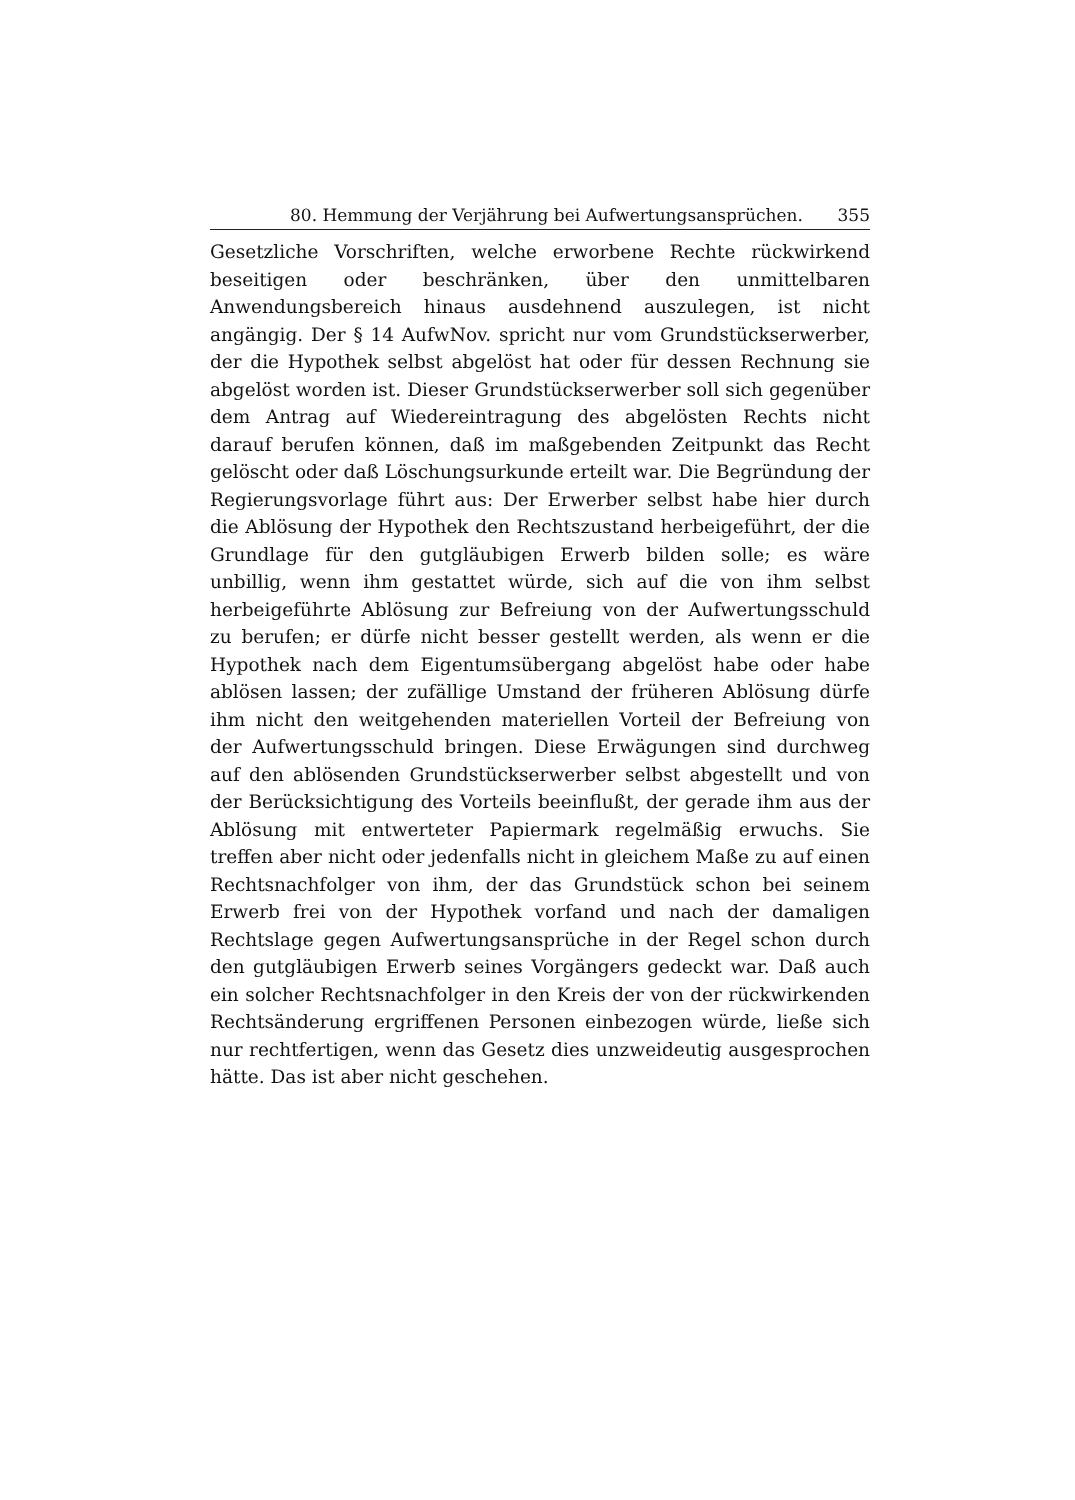80. Hemmung der Verjährung bei Aufwertungsansprüchen. 355
Gesetzliche Vorschriften, welche erworbene Rechte rückwirkend beseitigen oder beschränken, über den unmittelbaren Anwendungsbereich hinaus ausdehnend auszulegen, ist nicht angängig. Der § 14 AufwNov. spricht nur vom Grundstückserwerber, der die Hypothek selbst abgelöst hat oder für dessen Rechnung sie abgelöst worden ist. Dieser Grundstückserwerber soll sich gegenüber dem Antrag auf Wiedereintragung des abgelösten Rechts nicht darauf berufen können, daß im maßgebenden Zeitpunkt das Recht gelöscht oder daß Löschungsurkunde erteilt war. Die Begründung der Regierungsvorlage führt aus: Der Erwerber selbst habe hier durch die Ablösung der Hypothek den Rechtszustand herbeigeführt, der die Grundlage für den gutgläubigen Erwerb bilden solle; es wäre unbillig, wenn ihm gestattet würde, sich auf die von ihm selbst herbeigeführte Ablösung zur Befreiung von der Aufwertungsschuld zu berufen; er dürfe nicht besser gestellt werden, als wenn er die Hypothek nach dem Eigentumsübergang abgelöst habe oder habe ablösen lassen; der zufällige Umstand der früheren Ablösung dürfe ihm nicht den weitgehenden materiellen Vorteil der Befreiung von der Aufwertungsschuld bringen. Diese Erwägungen sind durchweg auf den ablösenden Grundstückserwerber selbst abgestellt und von der Berücksichtigung des Vorteils beeinflußt, der gerade ihm aus der Ablösung mit entwerteter Papiermark regelmäßig erwuchs. Sie treffen aber nicht oder jedenfalls nicht in gleichem Maße zu auf einen Rechtsnachfolger von ihm, der das Grundstück schon bei seinem Erwerb frei von der Hypothek vorfand und nach der damaligen Rechtslage gegen Aufwertungsansprüche in der Regel schon durch den gutgläubigen Erwerb seines Vorgängers gedeckt war. Daß auch ein solcher Rechtsnachfolger in den Kreis der von der rückwirkenden Rechtsänderung ergriffenen Personen einbezogen würde, ließe sich nur rechtfertigen, wenn das Gesetz dies unzweideutig ausgesprochen hätte. Das ist aber nicht geschehen.